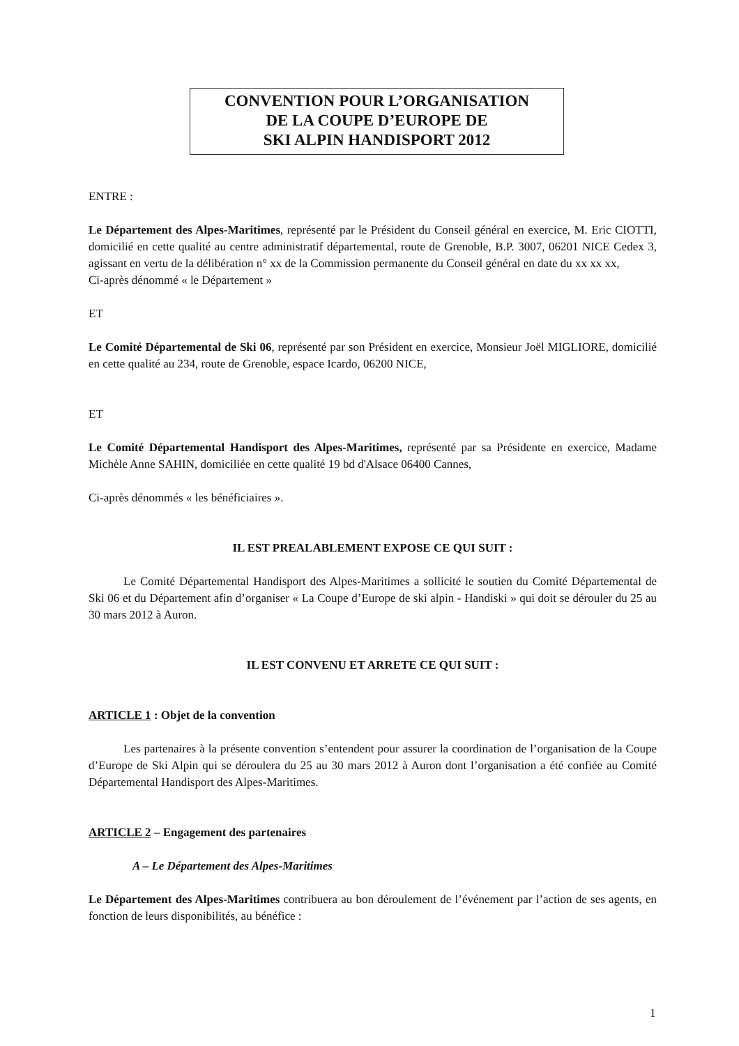CONVENTION POUR L’ORGANISATION
DE LA COUPE D’EUROPE DE
SKI ALPIN HANDISPORT 2012
ENTRE :
Le Département des Alpes-Maritimes, représenté par le Président du Conseil général en exercice, M. Eric CIOTTI, domicilié en cette qualité au centre administratif départemental, route de Grenoble, B.P. 3007, 06201 NICE Cedex 3, agissant en vertu de la délibération n° xx de la Commission permanente du Conseil général en date du xx xx xx,
Ci-après dénommé « le Département »
ET
Le Comité Départemental de Ski 06, représenté par son Président en exercice, Monsieur Joël MIGLIORE, domicilié en cette qualité au 234, route de Grenoble, espace Icardo, 06200 NICE,
ET
Le Comité Départemental Handisport des Alpes-Maritimes, représenté par sa Présidente en exercice, Madame Michèle Anne SAHIN, domiciliée en cette qualité 19 bd d'Alsace 06400 Cannes,
Ci-après dénommés « les bénéficiaires ».
IL EST PREALABLEMENT EXPOSE CE QUI SUIT :
Le Comité Départemental Handisport des Alpes-Maritimes a sollicité le soutien du Comité Départemental de Ski 06 et du Département afin d’organiser « La Coupe d’Europe de ski alpin - Handiski » qui doit se dérouler du 25 au 30 mars 2012 à Auron.
IL EST CONVENU ET ARRETE CE QUI SUIT :
ARTICLE 1 : Objet de la convention
Les partenaires à la présente convention s’entendent pour assurer la coordination de l’organisation de la Coupe d’Europe de Ski Alpin qui se déroulera du 25 au 30 mars 2012 à Auron dont l’organisation a été confiée au Comité Départemental Handisport des Alpes-Maritimes.
ARTICLE 2 – Engagement des partenaires
A – Le Département des Alpes-Maritimes
Le Département des Alpes-Maritimes contribuera au bon déroulement de l’événement par l’action de ses agents, en fonction de leurs disponibilités, au bénéfice :
1